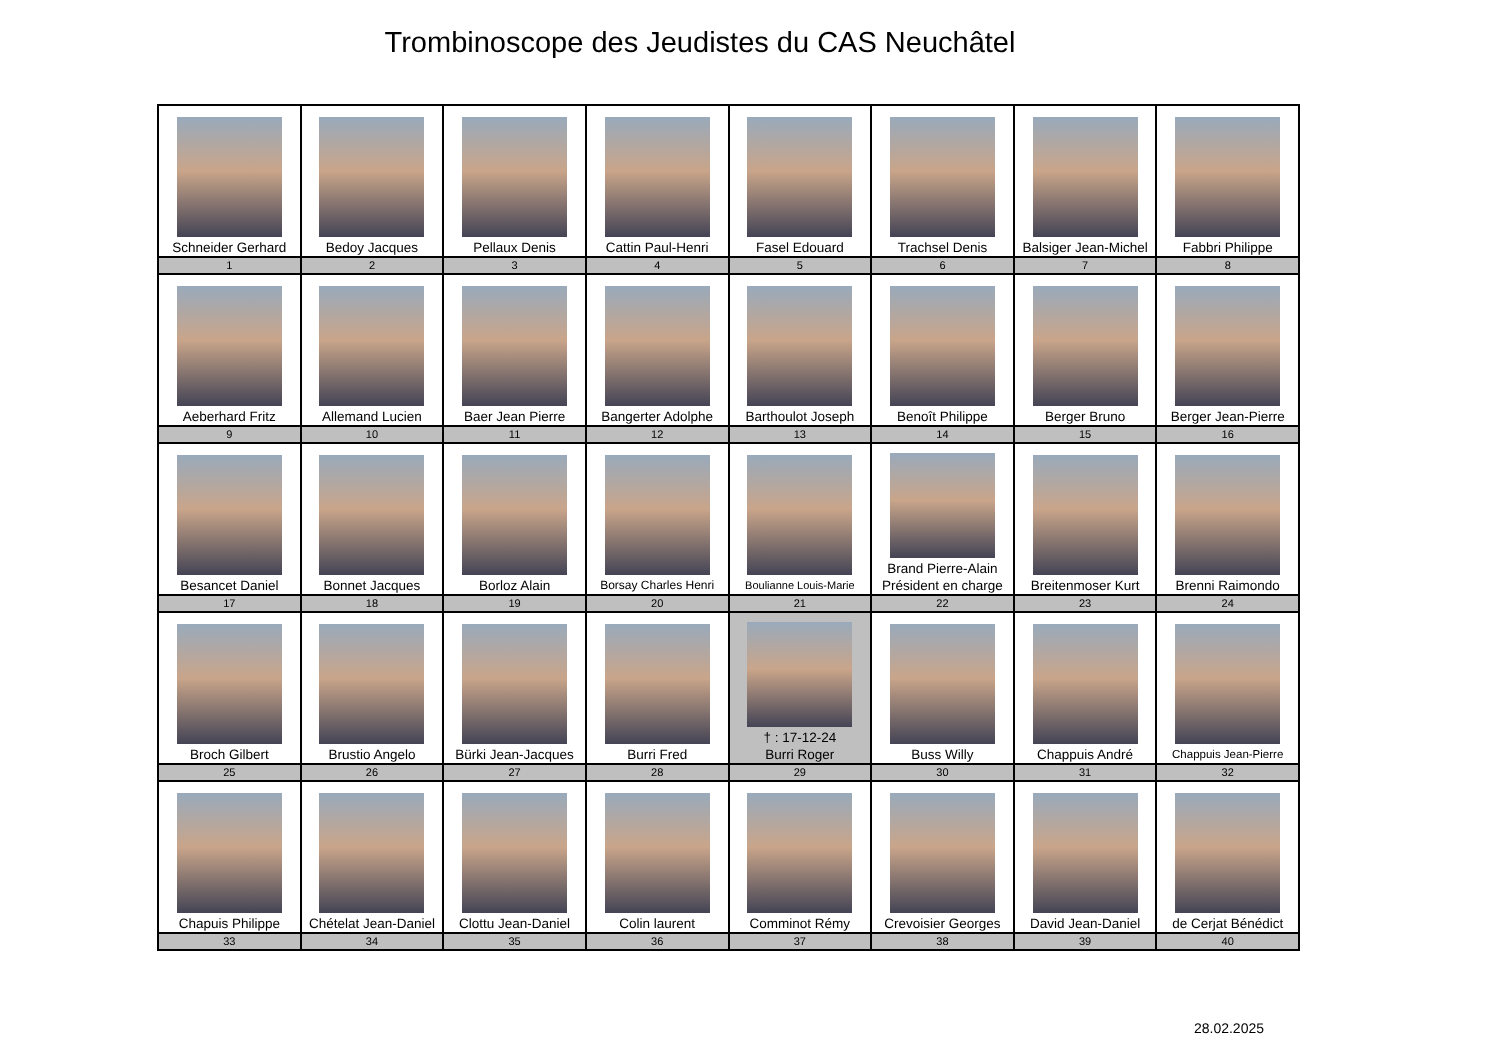Trombinoscope des Jeudistes du CAS Neuchâtel
| Schneider Gerhard | Bedoy Jacques | Pellaux Denis | Cattin Paul-Henri | Fasel Edouard | Trachsel Denis | Balsiger Jean-Michel | Fabbri Philippe |
| 1 | 2 | 3 | 4 | 5 | 6 | 7 | 8 |
| Aeberhard Fritz | Allemand Lucien | Baer Jean Pierre | Bangerter Adolphe | Barthoulot Joseph | Benoît Philippe | Berger Bruno | Berger Jean-Pierre |
| 9 | 10 | 11 | 12 | 13 | 14 | 15 | 16 |
| Besancet Daniel | Bonnet Jacques | Borloz Alain | Borsay Charles Henri | Boulianne Louis-Marie | Brand Pierre-Alain Président en charge | Breitenmoser Kurt | Brenni Raimondo |
| 17 | 18 | 19 | 20 | 21 | 22 | 23 | 24 |
| Broch Gilbert | Brustio Angelo | Bürki Jean-Jacques | Burri Fred | † : 17-12-24 Burri Roger | Buss Willy | Chappuis André | Chappuis Jean-Pierre |
| 25 | 26 | 27 | 28 | 29 | 30 | 31 | 32 |
| Chapuis Philippe | Chételat Jean-Daniel | Clottu Jean-Daniel | Colin laurent | Comminot Rémy | Crevoisier Georges | David Jean-Daniel | de Cerjat Bénédict |
| 33 | 34 | 35 | 36 | 37 | 38 | 39 | 40 |
28.02.2025